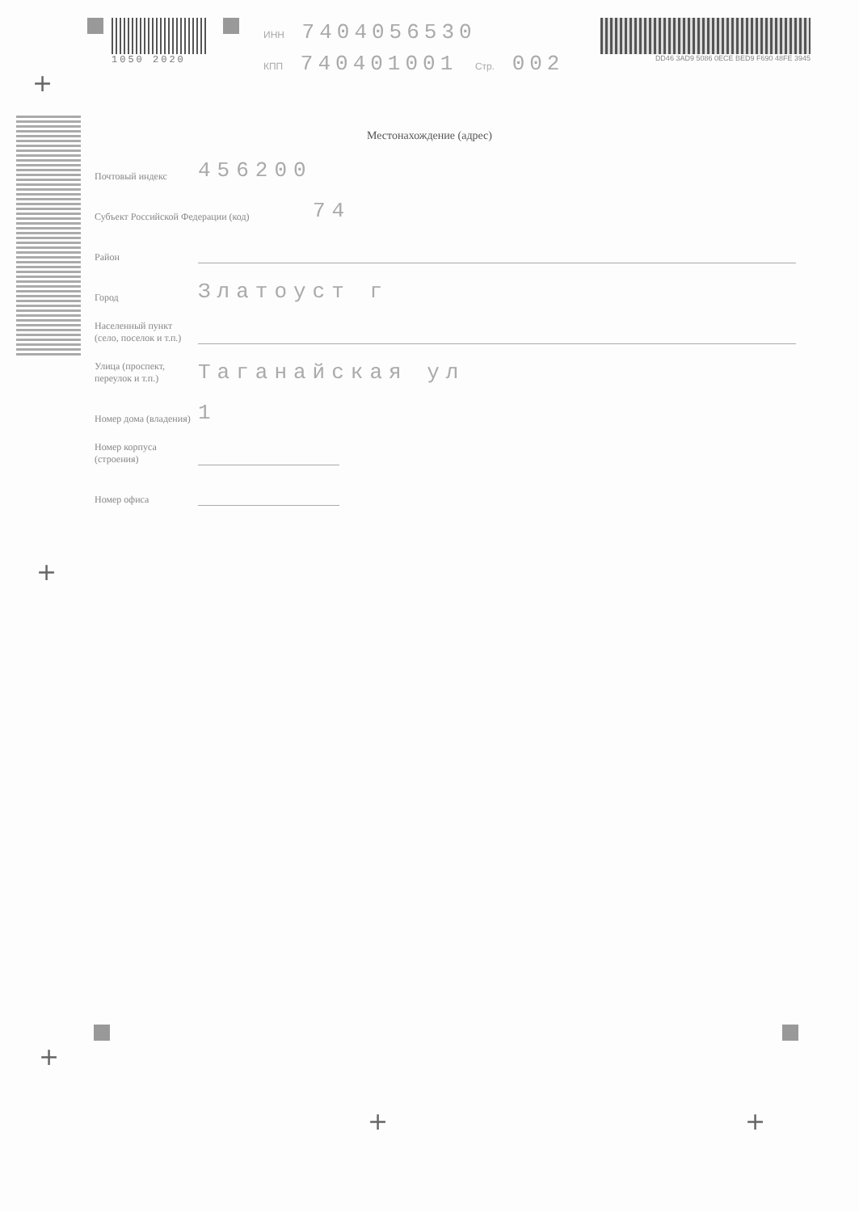1050 2020
ИНН 7404056530
КПП 740401001 Стр. 002
DD46 3AD9 5086 0ECE BED9 F690 48FE 3945
Местонахождение (адрес)
Почтовый индекс
456200
Субъект Российской Федерации (код)
74
Район
Город
Златоуст г
Населенный пункт (село, поселок и т.п.)
Улица (проспект, переулок и т.п.)
Таганайская ул
Номер дома (владения)
1
Номер корпуса (строения)
Номер офиса
+
+
+
+ +